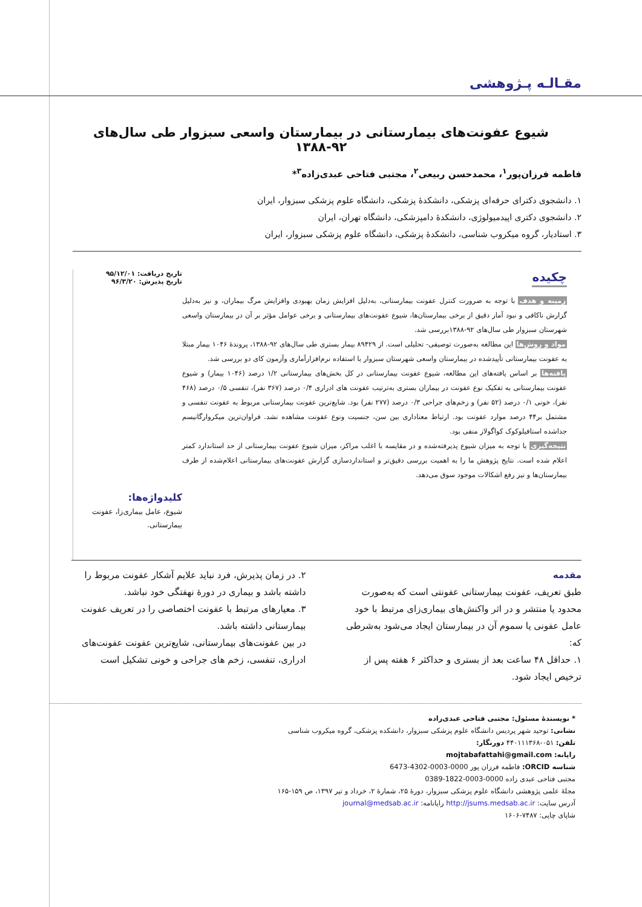مقـالـه پـژوهشی
شیوع عفونت‌های بیمارستانی در بیمارستان واسعی سبزوار طی سال‌های ۹۲-۱۳۸۸
فاطمه فرزان‌پور<sup>۱</sup>، محمدحسن ربیعی<sup>۲</sup>، مجتبی فتاحی عبدی‌زاده<sup>۳</sup>*
۱. دانشجوی دکترای حرفه‌ای پزشکی، دانشکدهٔ پزشکی، دانشگاه علوم پزشکی سبزوار، ایران
۲. دانشجوی دکتری اپیدمیولوژی، دانشکدهٔ دامپزشکی، دانشگاه تهران، ایران
۳. استادیار، گروه میکروب شناسی، دانشکدهٔ پزشکی، دانشگاه علوم پزشکی سبزوار، ایران
چکیده
زمینه و هدف با توجه به ضرورت کنترل عفونت بیمارستانی، به‌دلیل افزایش زمان بهبودی وافزایش مرگ بیماران، و نیز به‌دلیل گزارش ناکافی و نبود آمار دقیق از برخی بیمارستان‌ها، شیوع عفونت‌های بیمارستانی و برخی عوامل مؤثر بر آن در بیمارستان واسعی شهرستان سبزوار طی سال‌های ۹۲-۱۳۸۸بررسی شد.
مواد و روش‌ها این مطالعه به‌صورت توصیفی- تحلیلی است. از ۸۹۴۲۹ بیمار بستری طی سال‌های ۹۲-۱۳۸۸، پروندهٔ ۱۰۴۶ بیمار مبتلا به عفونت بیمارستانی تأییدشده در بیمارستان واسعی شهرستان سبزوار با استفاده نرم‌افزارآماری وآزمون کای دو بررسی شد.
یافته‌ها بر اساس یافته‌های این مطالعه، شیوع عفونت بیمارستانی در کل بخش‌های بیمارستانی ۱/۲ درصد (۱۰۴۶ بیمار) و شیوع عفونت بیمارستانی به تفکیک نوع عفونت در بیماران بستری به‌ترتیب عفونت های ادراری ۰/۴ درصد (۳۶۷ نفر)، تنفسی ۰/۵ درصد (۴۶۸ نفر)، خونی ۰/۱ درصد (۵۲ نفر) و زخم‌های جراحی ۰/۳ درصد (۲۷۷ نفر) بود. شایع‌ترین عفونت بیمارستانی مربوط به عفونت تنفسی و مشتمل بر۴۴ درصد موارد عفونت بود. ارتباط معناداری بین سن، جنسیت ونوع عفونت مشاهده نشد. فراوان‌ترین میکروارگانیسم جداشده استافیلوکوک کواگولاز منفی بود.
نتیجه‌گیری با توجه به میزان شیوع پذیرفته‌شده و در مقایسه با اغلب مراکز، میزان شیوع عفونت بیمارستانی از حد استاندارد کمتر اعلام شده است. نتایج پژوهش ما را به اهمیت بررسی دقیق‌تر و استانداردسازی گزارش عفونت‌های بیمارستانی اعلام‌شده از طرف بیمارستان‌ها و نیز رفع اشکالات موجود سوق می‌دهد.
تاریخ دریافت: ۹۵/۱۲/۰۱
تاریخ پذیرش: ۹۶/۳/۲۰
کلیدواژه‌ها:
شیوع، عامل بیماری‌زا، عفونت بیمارستانی.
مقدمه
طبق تعریف، عفونت بیمارستانی عفونتی است که به‌صورت محدود یا منتشر و در اثر واکنش‌های بیماری‌زای مرتبط با خود عامل عفونی یا سموم آن در بیمارستان ایجاد می‌شود به‌شرطی که:
۱. حداقل ۴۸ ساعت بعد از بستری و حداکثر ۶ هفته پس از ترخیص ایجاد شود.
۲. در زمان پذیرش، فرد نباید علایم آشکار عفونت مربوط را داشته باشد و بیماری در دورهٔ نهفتگی خود نباشد.
۳. معیارهای مرتبط با عفونت اختصاصی را در تعریف عفونت بیمارستانی داشته باشد.
در بین عفونت‌های بیمارستانی، شایع‌ترین عفونت عفونت‌های
ادراری، تنفسی، زخم های جراحی و خونی تشکیل است
* نویسندهٔ مسئول: مجتبی فتاحی عبدی‌زاده
نشانی: توحید شهر پردیس دانشگاه علوم پزشکی سبزوار، دانشکده پزشکی، گروه میکروب شناسی
تلفن: ۰۵۱-۴۴۰۱۱۱۳۶۸ دورنگار:
رایانه: mojtabafattahi@gmail.com
شناسه ORCID: فاطمه فرزان پور 0000-0003-4302-6473
مجتبی فتاحی عبدی زاده 0000-0003-1822-0389
مجلهٔ علمی پژوهشی دانشگاه علوم پزشکی سبزوار، دورهٔ ۲۵، شمارهٔ ۲، خرداد و تیر ۱۳۹۷، ص ۱۵۹-۱۶۵
آدرس سایت: http://jsums.medsab.ac.ir رایانامه: journal@medsab.ac.ir
شاپای چاپی: ۷۴۸۷-۱۶۰۶